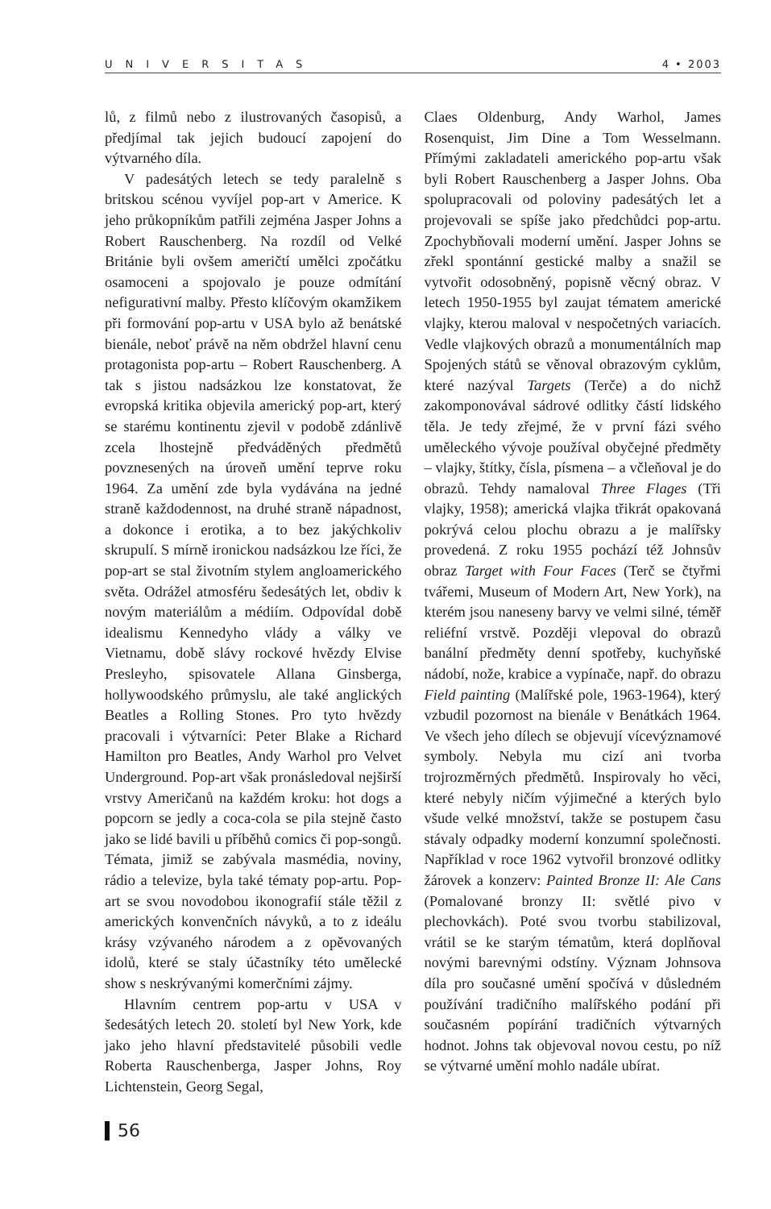UNIVERSITAS 4 • 2003
lů, z filmů nebo z ilustrovaných časopisů, a předjímal tak jejich budoucí zapojení do výtvarného díla.
V padesátých letech se tedy paralelně s britskou scénou vyvíjel pop-art v Americe. K jeho průkopníkům patřili zejména Jasper Johns a Robert Rauschenberg. Na rozdíl od Velké Británie byli ovšem američtí umělci zpočátku osamoceni a spojovalo je pouze odmítání nefigurativní malby. Přesto klíčovým okamžikem při formování pop-artu v USA bylo až benátské bienále, neboť právě na něm obdržel hlavní cenu protagonista pop-artu – Robert Rauschenberg. A tak s jistou nadsázkou lze konstatovat, že evropská kritika objevila americký pop-art, který se starému kontinentu zjevil v podobě zdánlivě zcela lhostejně předváděných předmětů povznesených na úroveň umění teprve roku 1964. Za umění zde byla vydávána na jedné straně každodennost, na druhé straně nápadnost, a dokonce i erotika, a to bez jakýchkoliv skrupulí. S mírně ironickou nadsázkou lze říci, že pop-art se stal životním stylem angloamerického světa. Odrážel atmosféru šedesátých let, obdiv k novým materiálům a médiím. Odpovídal době idealismu Kennedyho vlády a války ve Vietnamu, době slávy rockové hvězdy Elvise Presleyho, spisovatele Allana Ginsberga, hollywoodského průmyslu, ale také anglických Beatles a Rolling Stones. Pro tyto hvězdy pracovali i výtvarníci: Peter Blake a Richard Hamilton pro Beatles, Andy Warhol pro Velvet Underground. Pop-art však pronásledoval nejširší vrstvy Američanů na každém kroku: hot dogs a popcorn se jedly a coca-cola se pila stejně často jako se lidé bavili u příběhů comics či pop-songů. Témata, jimiž se zabývala masmédia, noviny, rádio a televize, byla také tématy pop-artu. Pop-art se svou novodobou ikonografií stále těžil z amerických konvenčních návyků, a to z ideálu krásy vzývaného národem a z opěvovaných idolů, které se staly účastníky této umělecké show s neskrývanými komerčními zájmy.
Hlavním centrem pop-artu v USA v šedesátých letech 20. století byl New York, kde jako jeho hlavní představitelé působili vedle Roberta Rauschenberga, Jasper Johns, Roy Lichtenstein, Georg Segal,
Claes Oldenburg, Andy Warhol, James Rosenquist, Jim Dine a Tom Wesselmann. Přímými zakladateli amerického pop-artu však byli Robert Rauschenberg a Jasper Johns. Oba spolupracovali od poloviny padesátých let a projevovali se spíše jako předchůdci pop-artu. Zpochybňovali moderní umění. Jasper Johns se zřekl spontánní gestické malby a snažil se vytvořit odosobněný, popisně věcný obraz. V letech 1950-1955 byl zaujat tématem americké vlajky, kterou maloval v nespočetných variacích. Vedle vlajkových obrazů a monumentálních map Spojených států se věnoval obrazovým cyklům, které nazýval Targets (Terče) a do nichž zakomponovával sádrové odlitky částí lidského těla. Je tedy zřejmé, že v první fázi svého uměleckého vývoje používal obyčejné předměty – vlajky, štítky, čísla, písmena – a včleňoval je do obrazů. Tehdy namaloval Three Flages (Tři vlajky, 1958); americká vlajka třikrát opakovaná pokrývá celou plochu obrazu a je malířsky provedená. Z roku 1955 pochází též Johnsův obraz Target with Four Faces (Terč se čtyřmi tvářemi, Museum of Modern Art, New York), na kterém jsou naneseny barvy ve velmi silné, téměř reliéfní vrstvě. Později vlepoval do obrazů banální předměty denní spotřeby, kuchyňské nádobí, nože, krabice a vypínače, např. do obrazu Field painting (Malířské pole, 1963-1964), který vzbudil pozornost na bienále v Benátkách 1964. Ve všech jeho dílech se objevují vícevýznamové symboly. Nebyla mu cizí ani tvorba trojrozměrných předmětů. Inspirovaly ho věci, které nebyly ničím výjimečné a kterých bylo všude velké množství, takže se postupem času stávaly odpadky moderní konzumní společnosti. Například v roce 1962 vytvořil bronzové odlitky žárovek a konzerv: Painted Bronze II: Ale Cans (Pomalované bronzy II: světlé pivo v plechovkách). Poté svou tvorbu stabilizoval, vrátil se ke starým tématům, která doplňoval novými barevnými odstíny. Význam Johnsova díla pro současné umění spočívá v důsledném používání tradičního malířského podání při současném popírání tradičních výtvarných hodnot. Johns tak objevoval novou cestu, po níž se výtvarné umění mohlo nadále ubírat.
56